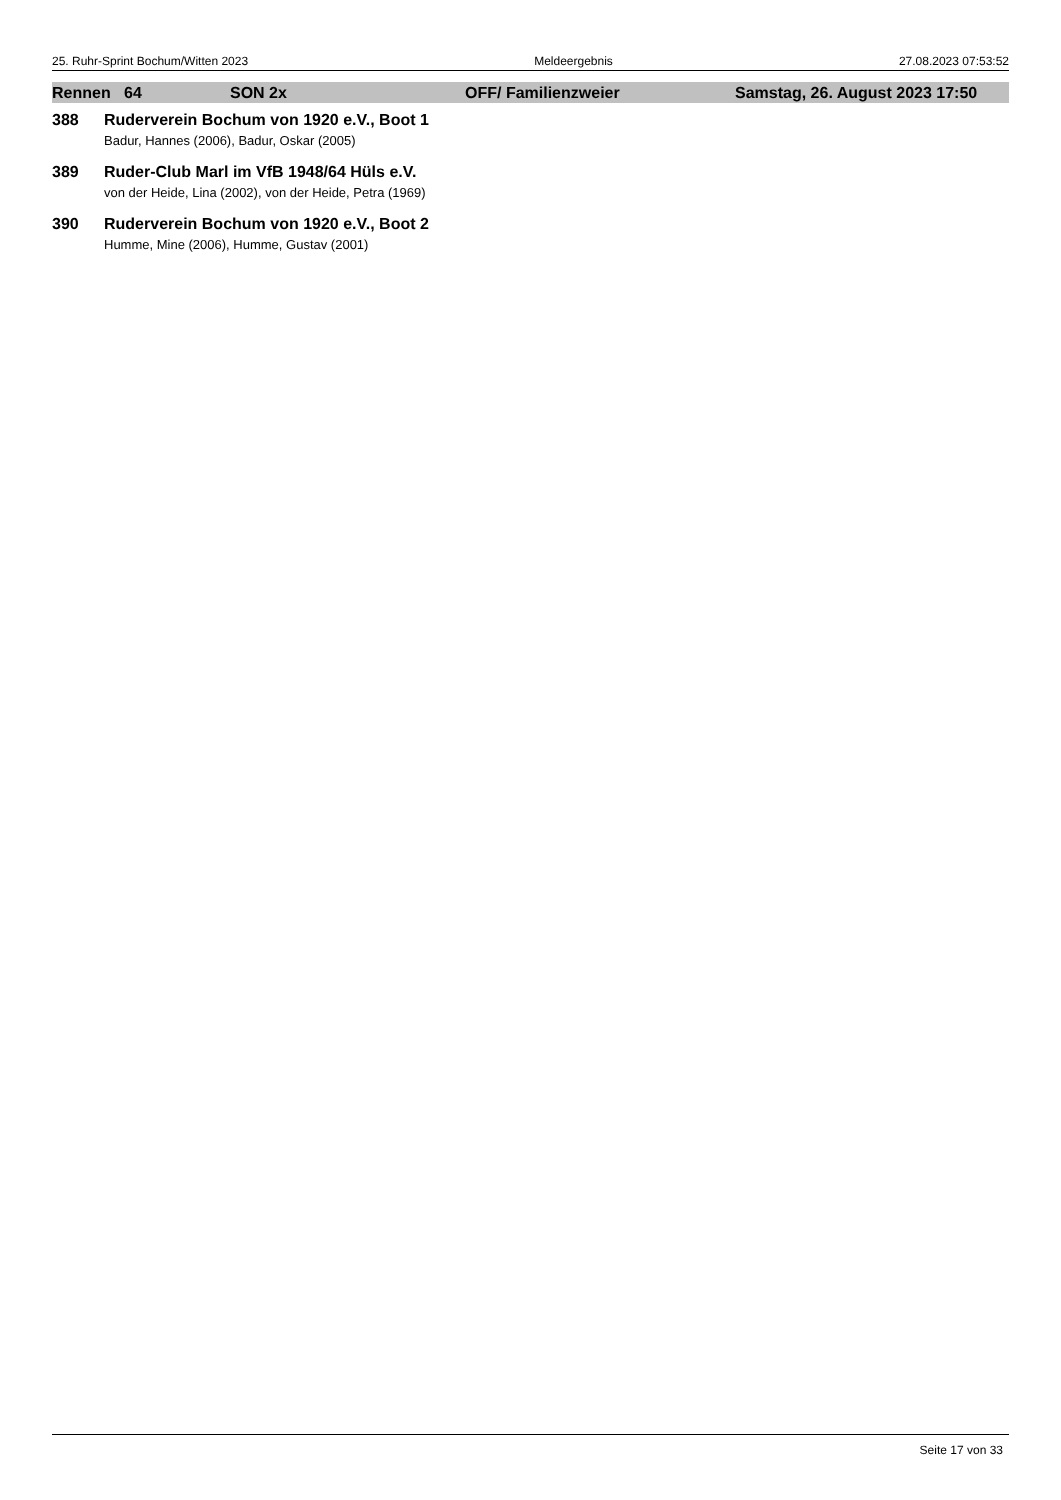25. Ruhr-Sprint Bochum/Witten 2023 Meldeergebnis 27.08.2023 07:53:52
Rennen 64 SON 2x OFF/ Familienzweier Samstag, 26. August 2023 17:50
388 Ruderverein Bochum von 1920 e.V., Boot 1
Badur, Hannes (2006), Badur, Oskar (2005)
389 Ruder-Club Marl im VfB 1948/64 Hüls e.V.
von der Heide, Lina (2002), von der Heide, Petra (1969)
390 Ruderverein Bochum von 1920 e.V., Boot 2
Humme, Mine (2006), Humme, Gustav (2001)
Seite 17 von 33